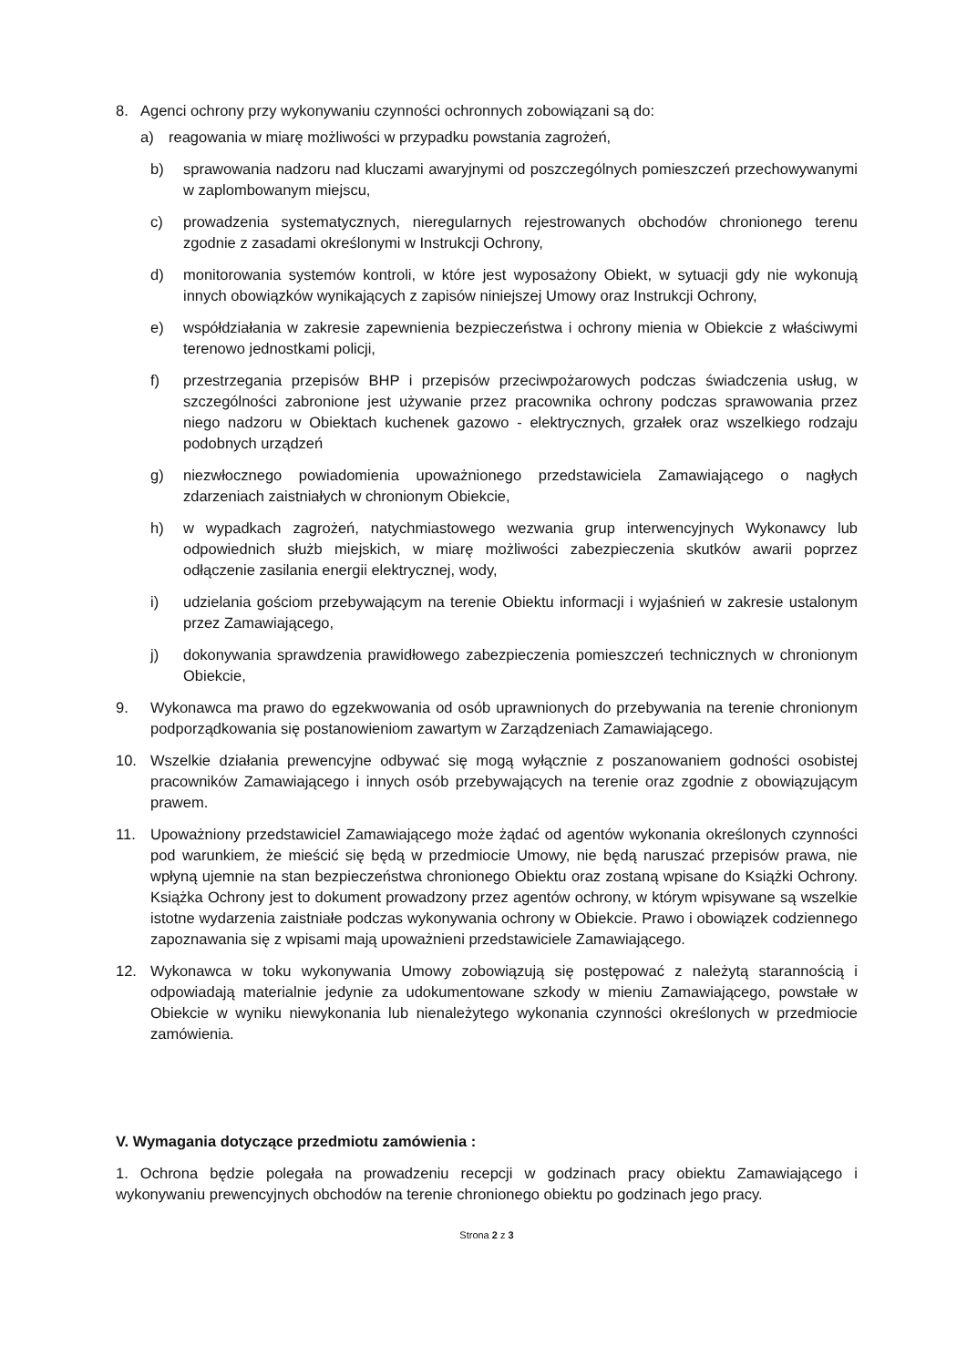8. Agenci ochrony przy wykonywaniu czynności ochronnych zobowiązani są do:
a) reagowania w miarę możliwości w przypadku powstania zagrożeń,
b) sprawowania nadzoru nad kluczami awaryjnymi od poszczególnych pomieszczeń przechowywanymi w zaplombowanym miejscu,
c) prowadzenia systematycznych, nieregularnych rejestrowanych obchodów chronionego terenu zgodnie z zasadami określonymi w Instrukcji Ochrony,
d) monitorowania systemów kontroli, w które jest wyposażony Obiekt, w sytuacji gdy nie wykonują innych obowiązków wynikających z zapisów niniejszej Umowy oraz Instrukcji Ochrony,
e) współdziałania w zakresie zapewnienia bezpieczeństwa i ochrony mienia w Obiekcie z właściwymi terenowo jednostkami policji,
f) przestrzegania przepisów BHP i przepisów przeciwpożarowych podczas świadczenia usług, w szczególności zabronione jest używanie przez pracownika ochrony podczas sprawowania przez niego nadzoru w Obiektach kuchenek gazowo - elektrycznych, grzałek oraz wszelkiego rodzaju podobnych urządzeń
g) niezwłocznego powiadomienia upoważnionego przedstawiciela Zamawiającego o nagłych zdarzeniach zaistniałych w chronionym Obiekcie,
h) w wypadkach zagrożeń, natychmiastowego wezwania grup interwencyjnych Wykonawcy lub odpowiednich służb miejskich, w miarę możliwości zabezpieczenia skutków awarii poprzez odłączenie zasilania energii elektrycznej, wody,
i) udzielania gościom przebywającym na terenie Obiektu informacji i wyjaśnień w zakresie ustalonym przez Zamawiającego,
j) dokonywania sprawdzenia prawidłowego zabezpieczenia pomieszczeń technicznych w chronionym Obiekcie,
9. Wykonawca ma prawo do egzekwowania od osób uprawnionych do przebywania na terenie chronionym podporządkowania się postanowieniom zawartym w Zarządzeniach Zamawiającego.
10. Wszelkie działania prewencyjne odbywać się mogą wyłącznie z poszanowaniem godności osobistej pracowników Zamawiającego i innych osób przebywających na terenie oraz zgodnie z obowiązującym prawem.
11. Upoważniony przedstawiciel Zamawiającego może żądać od agentów wykonania określonych czynności pod warunkiem, że mieścić się będą w przedmiocie Umowy, nie będą naruszać przepisów prawa, nie wpłyną ujemnie na stan bezpieczeństwa chronionego Obiektu oraz zostaną wpisane do Książki Ochrony. Książka Ochrony jest to dokument prowadzony przez agentów ochrony, w którym wpisywane są wszelkie istotne wydarzenia zaistniałe podczas wykonywania ochrony w Obiekcie. Prawo i obowiązek codziennego zapoznawania się z wpisami mają upoważnieni przedstawiciele Zamawiającego.
12. Wykonawca w toku wykonywania Umowy zobowiązują się postępować z należytą starannością i odpowiadają materialnie jedynie za udokumentowane szkody w mieniu Zamawiającego, powstałe w Obiekcie w wyniku niewykonania lub nienależytego wykonania czynności określonych w przedmiocie zamówienia.
V. Wymagania dotyczące przedmiotu zamówienia :
1. Ochrona będzie polegała na prowadzeniu recepcji w godzinach pracy obiektu Zamawiającego i wykonywaniu prewencyjnych obchodów na terenie chronionego obiektu po godzinach jego pracy.
Strona 2 z 3